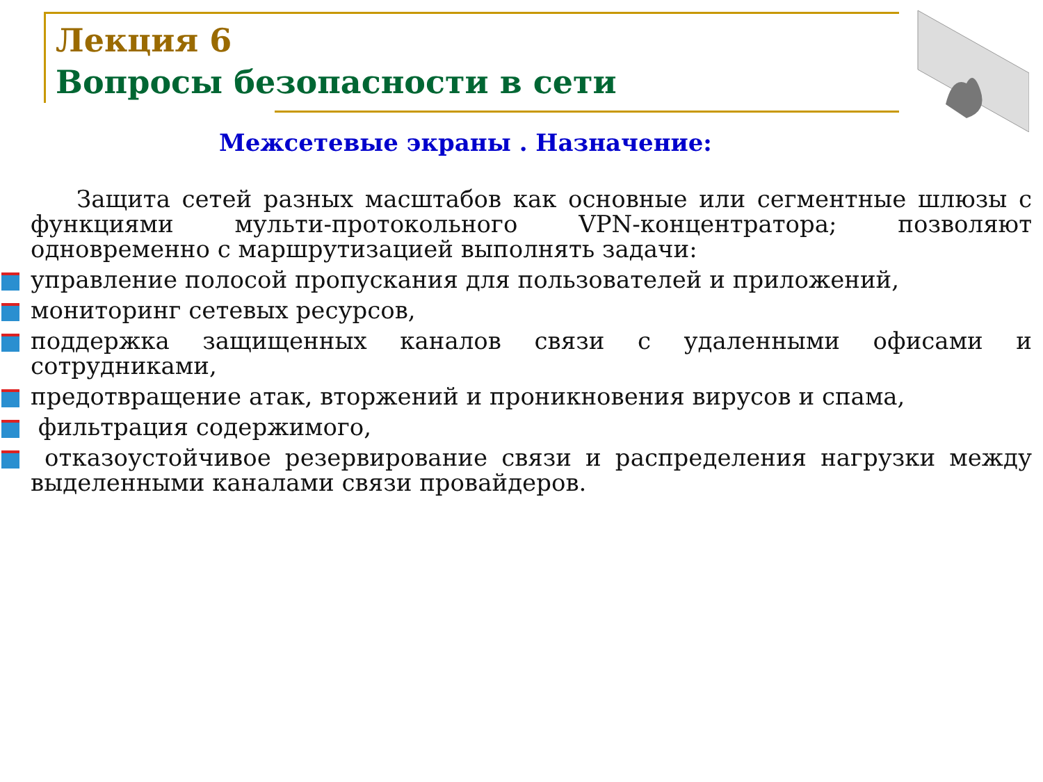Лекция 6
Вопросы безопасности в сети
Межсетевые экраны . Назначение:
Защита сетей разных масштабов как основные или сегментные шлюзы с функциями мульти-протокольного VPN-концентратора; позволяют одновременно с маршрутизацией выполнять задачи:
управление полосой пропускания для пользователей и приложений,
мониторинг сетевых ресурсов,
поддержка защищенных каналов связи с удаленными офисами и сотрудниками,
предотвращение атак, вторжений и проникновения вирусов и спама,
фильтрация содержимого,
отказоустойчивое резервирование связи и распределения нагрузки между выделенными каналами связи провайдеров.